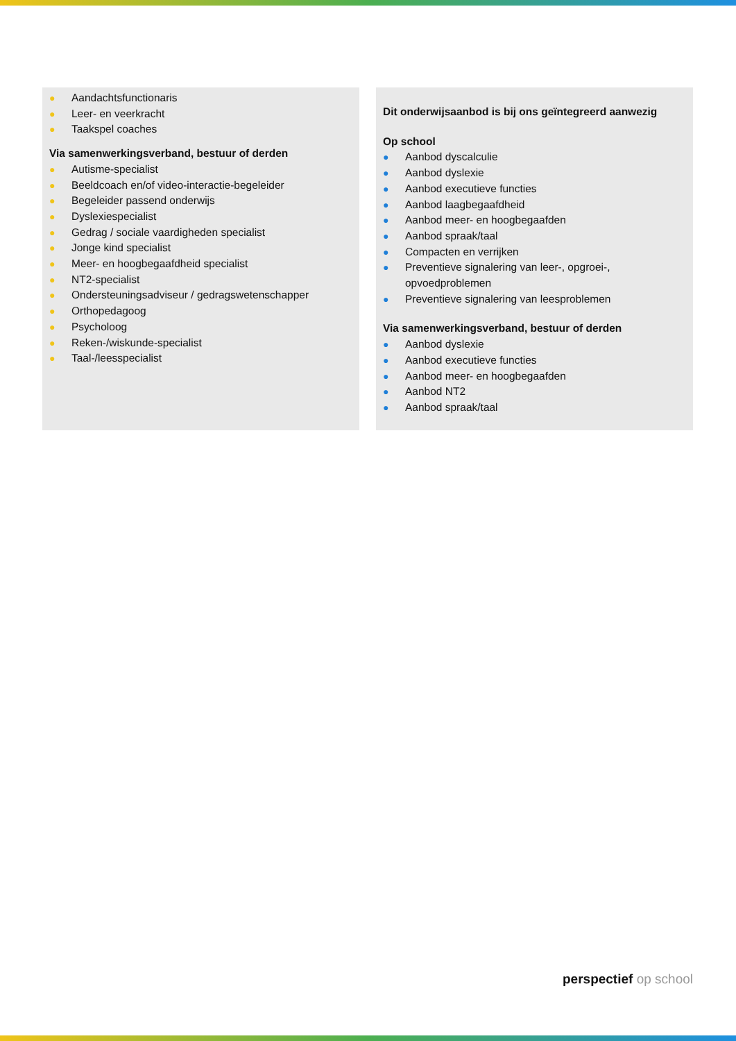● Aandachtsfunctionaris
● Leer- en veerkracht
● Taakspel coaches
Via samenwerkingsverband, bestuur of derden
● Autisme-specialist
● Beeldcoach en/of video-interactie-begeleider
● Begeleider passend onderwijs
● Dyslexiespecialist
● Gedrag / sociale vaardigheden specialist
● Jonge kind specialist
● Meer- en hoogbegaafdheid specialist
● NT2-specialist
● Ondersteuningsadviseur / gedragswetenschapper
● Orthopedagoog
● Psycholoog
● Reken-/wiskunde-specialist
● Taal-/leesspecialist
Dit onderwijsaanbod is bij ons geïntegreerd aanwezig
Op school
● Aanbod dyscalculie
● Aanbod dyslexie
● Aanbod executieve functies
● Aanbod laagbegaafdheid
● Aanbod meer- en hoogbegaafden
● Aanbod spraak/taal
● Compacten en verrijken
● Preventieve signalering van leer-, opgroei-, opvoedproblemen
● Preventieve signalering van leesproblemen
Via samenwerkingsverband, bestuur of derden
● Aanbod dyslexie
● Aanbod executieve functies
● Aanbod meer- en hoogbegaafden
● Aanbod NT2
● Aanbod spraak/taal
perspectief op school